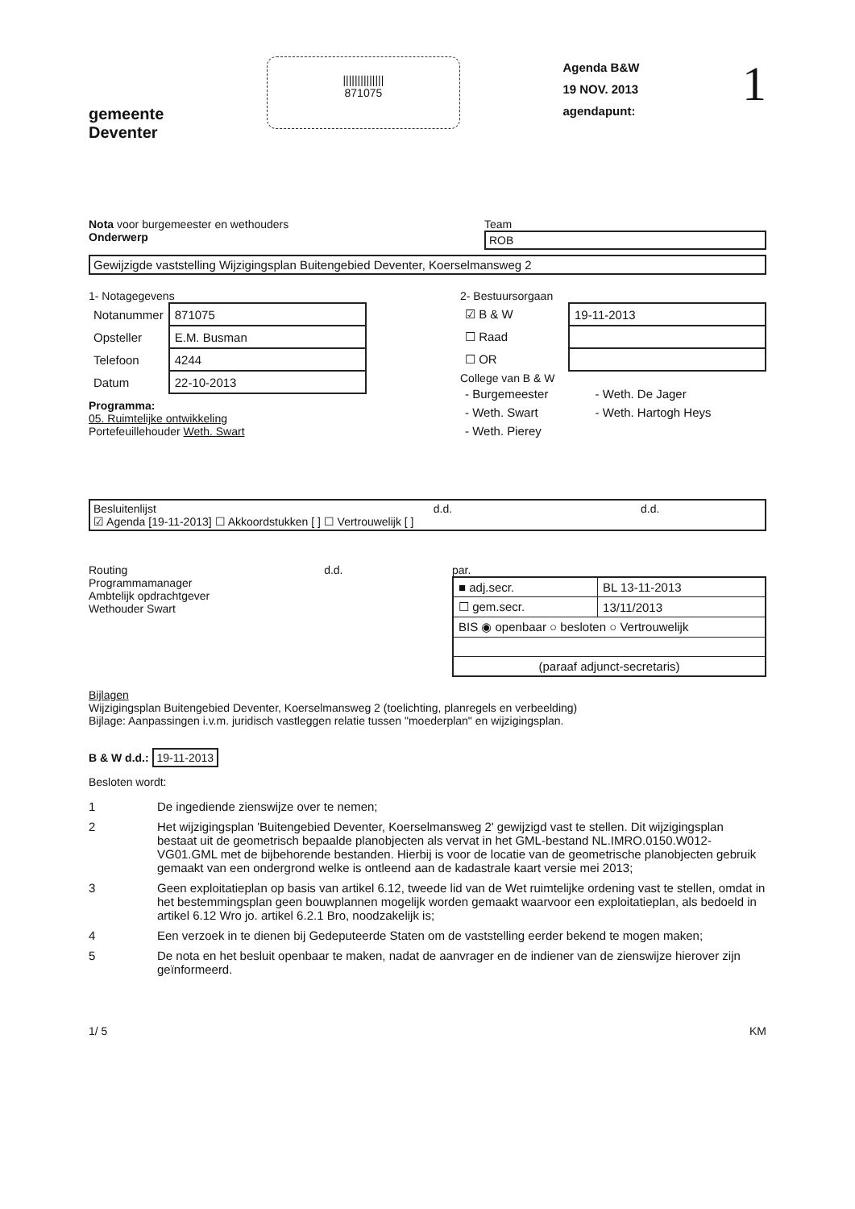gemeente
Deventer
||||||||||||||
871075
Agenda B&W
19 NOV. 2013
agendapunt:
1
Nota voor burgemeester en wethouders
Onderwerp
Team
ROB
Gewijzigde vaststelling Wijzigingsplan Buitengebied Deventer, Koerselmansweg 2
1- Notagegevens
| Notanummer | 871075 |
| Opsteller | E.M. Busman |
| Telefoon | 4244 |
| Datum | 22-10-2013 |
Programma:
05. Ruimtelijke ontwikkeling
Portefeuillehouder Weth. Swart
2- Bestuursorgaan
| ☑ B & W | 19-11-2013 |
| ☐ Raad | |
| ☐ OR | |
College van B & W
| - Burgemeester | - Weth. De Jager |
| - Weth. Swart | - Weth. Hartogh Heys |
| - Weth. Pierey | |
Besluitenlijst d.d. d.d.
☑ Agenda [19-11-2013] ☐ Akkoordstukken [ ] ☐ Vertrouwelijk [ ]
Routing d.d.
Programmamanager
Ambtelijk opdrachtgever
Wethouder Swart
par.
| ■ adj.secr. | BL 13-11-2013 |
| ☐ gem.secr. | 13/11/2013 |
| BIS ◉ openbaar ○ besloten ○ Vertrouwelijk | |
| (paraaf adjunct-secretaris) | |
Bijlagen
Wijzigingsplan Buitengebied Deventer, Koerselmansweg 2 (toelichting, planregels en verbeelding)
Bijlage: Aanpassingen i.v.m. juridisch vastleggen relatie tussen "moederplan" en wijzigingsplan.
B & W d.d.: 19-11-2013
Besloten wordt:
1 De ingediende zienswijze over te nemen;
2 Het wijzigingsplan 'Buitengebied Deventer, Koerselmansweg 2' gewijzigd vast te stellen. Dit wijzigingsplan bestaat uit de geometrisch bepaalde planobjecten als vervat in het GML-bestand NL.IMRO.0150.W012-VG01.GML met de bijbehorende bestanden. Hierbij is voor de locatie van de geometrische planobjecten gebruik gemaakt van een ondergrond welke is ontleend aan de kadastrale kaart versie mei 2013;
3 Geen exploitatieplan op basis van artikel 6.12, tweede lid van de Wet ruimtelijke ordening vast te stellen, omdat in het bestemmingsplan geen bouwplannen mogelijk worden gemaakt waarvoor een exploitatieplan, als bedoeld in artikel 6.12 Wro jo. artikel 6.2.1 Bro, noodzakelijk is;
4 Een verzoek in te dienen bij Gedeputeerde Staten om de vaststelling eerder bekend te mogen maken;
5 De nota en het besluit openbaar te maken, nadat de aanvrager en de indiener van de zienswijze hierover zijn geïnformeerd.
1/ 5 KM